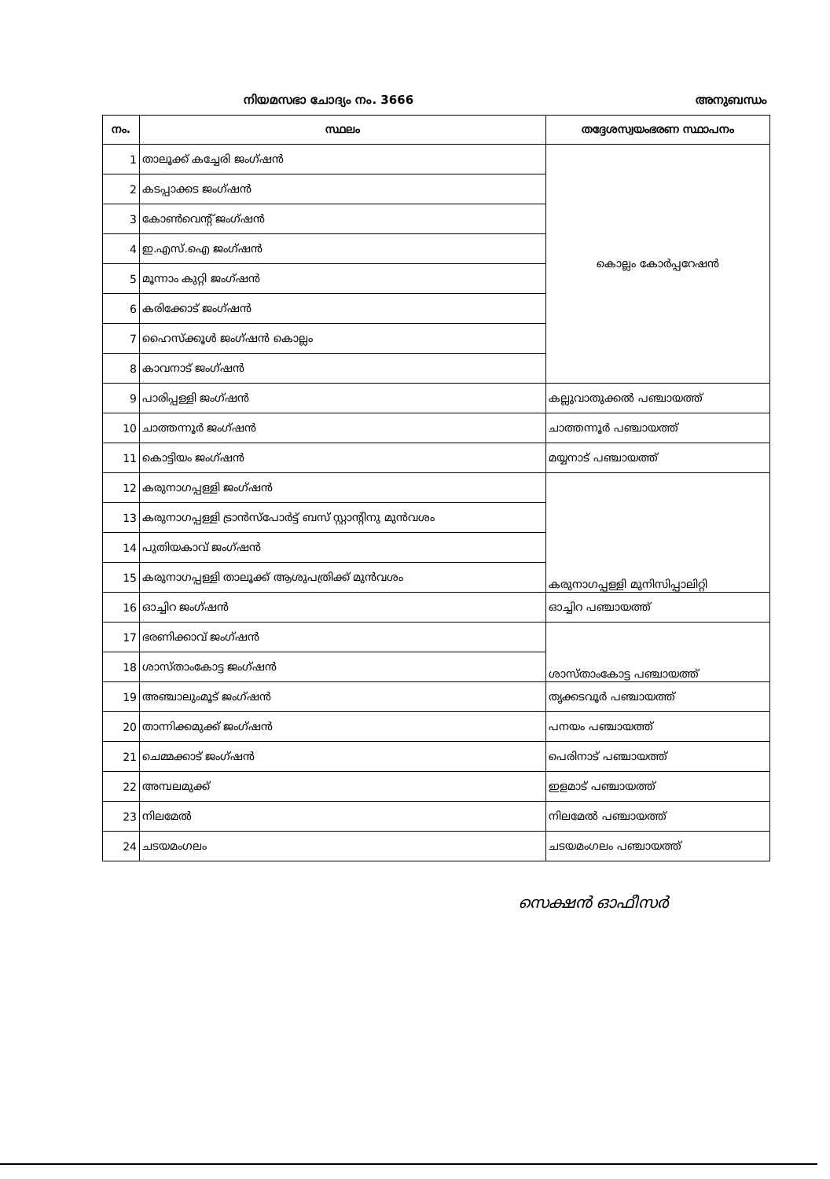നിയമസഭാ ചോദ്യം നം. 3666 അനുബന്ധം
| നം. | സ്ഥലം | തദ്ദേശസ്വയംഭരണ സ്ഥാപനം |
| --- | --- | --- |
| 1 | താലൂക്ക് കച്ചേരി ജംഗ്ഷൻ | കൊല്ലം കോർപ്പറേഷൻ |
| 2 | കടപ്പാക്കട ജംഗ്ഷൻ | |
| 3 | കോൺവെന്റ് ജംഗ്ഷൻ | |
| 4 | ഇ.എസ്.ഐ ജംഗ്ഷൻ | |
| 5 | മൂന്നാം കുറ്റി ജംഗ്ഷൻ | |
| 6 | കരിക്കോട് ജംഗ്ഷൻ | |
| 7 | ഹൈസ്ക്കൂൾ ജംഗ്ഷൻ കൊല്ലം | |
| 8 | കാവനാട് ജംഗ്ഷൻ | |
| 9 | പാരിപ്പള്ളി ജംഗ്ഷൻ | കല്ലുവാതുക്കൽ പഞ്ചായത്ത് |
| 10 | ചാത്തന്നൂർ ജംഗ്ഷൻ | ചാത്തന്നൂർ പഞ്ചായത്ത് |
| 11 | കൊട്ടിയം ജംഗ്ഷൻ | മയ്യനാട് പഞ്ചായത്ത് |
| 12 | കരുനാഗപ്പള്ളി ജംഗ്ഷൻ | കരുനാഗപ്പള്ളി മുനിസിപ്പാലിറ്റി |
| 13 | കരുനാഗപ്പള്ളി ട്രാൻസ്പോർട്ട് ബസ് സ്റ്റാന്റിനു മുൻവശം | |
| 14 | പുതിയകാവ് ജംഗ്ഷൻ | |
| 15 | കരുനാഗപ്പള്ളി താലൂക്ക് ആശുപത്രിക്ക് മുൻവശം | |
| 16 | ഓച്ചിറ ജംഗ്ഷൻ | ഓച്ചിറ പഞ്ചായത്ത് |
| 17 | ഭരണിക്കാവ് ജംഗ്ഷൻ | ശാസ്താംകോട്ട പഞ്ചായത്ത് |
| 18 | ശാസ്താംകോട്ട ജംഗ്ഷൻ | |
| 19 | അഞ്ചാലുംമൂട് ജംഗ്ഷൻ | തൃക്കടവൂർ പഞ്ചായത്ത് |
| 20 | താന്നിക്കമുക്ക് ജംഗ്ഷൻ | പനയം പഞ്ചായത്ത് |
| 21 | ചെമ്മക്കാട് ജംഗ്ഷൻ | പെരിനാട് പഞ്ചായത്ത് |
| 22 | അമ്പലമുക്ക് | ഇളമാട് പഞ്ചായത്ത് |
| 23 | നിലമേൽ | നിലമേൽ പഞ്ചായത്ത് |
| 24 | ചടയമംഗലം | ചടയമംഗലം പഞ്ചായത്ത് |
സെക്ഷൻ ഓഫീസർ